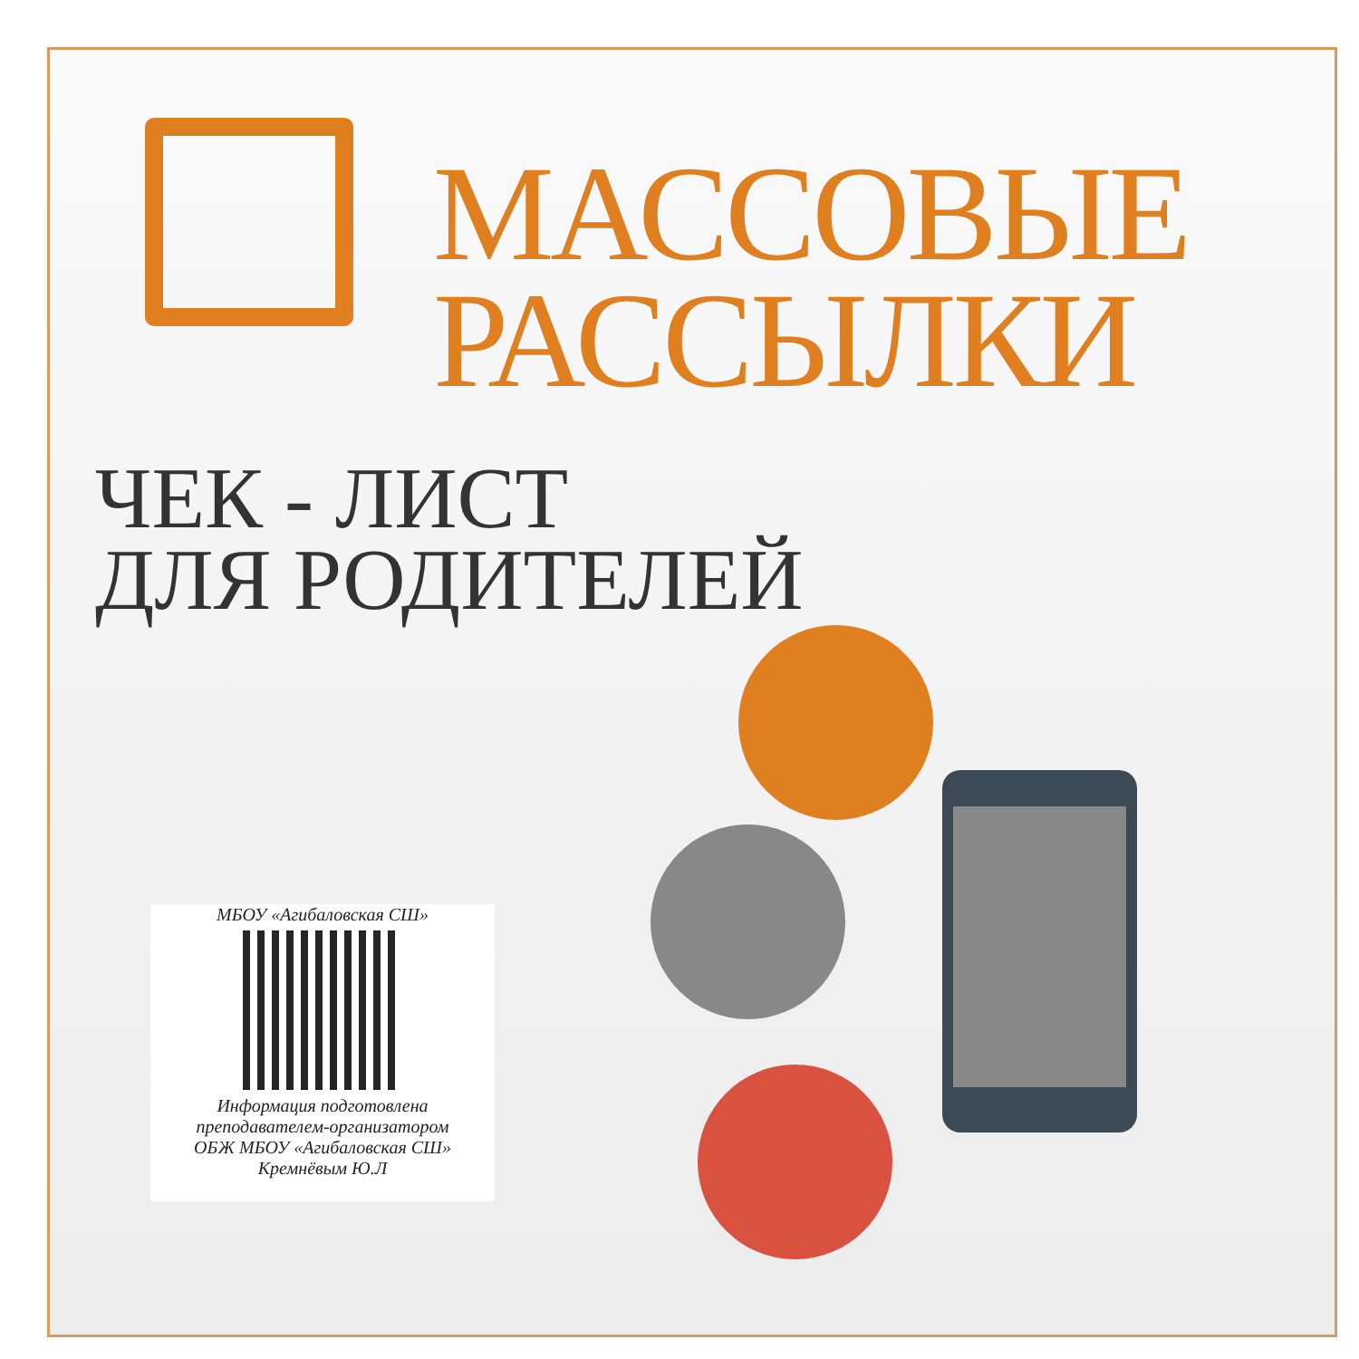МАССОВЫЕ
РАССЫЛКИ
ЧЕК - ЛИСТ
ДЛЯ РОДИТЕЛЕЙ
МБОУ «Агибаловская СШ»
Информация подготовлена
преподавателем-организатором
ОБЖ МБОУ «Агибаловская СШ»
Кремнёвым Ю.Л